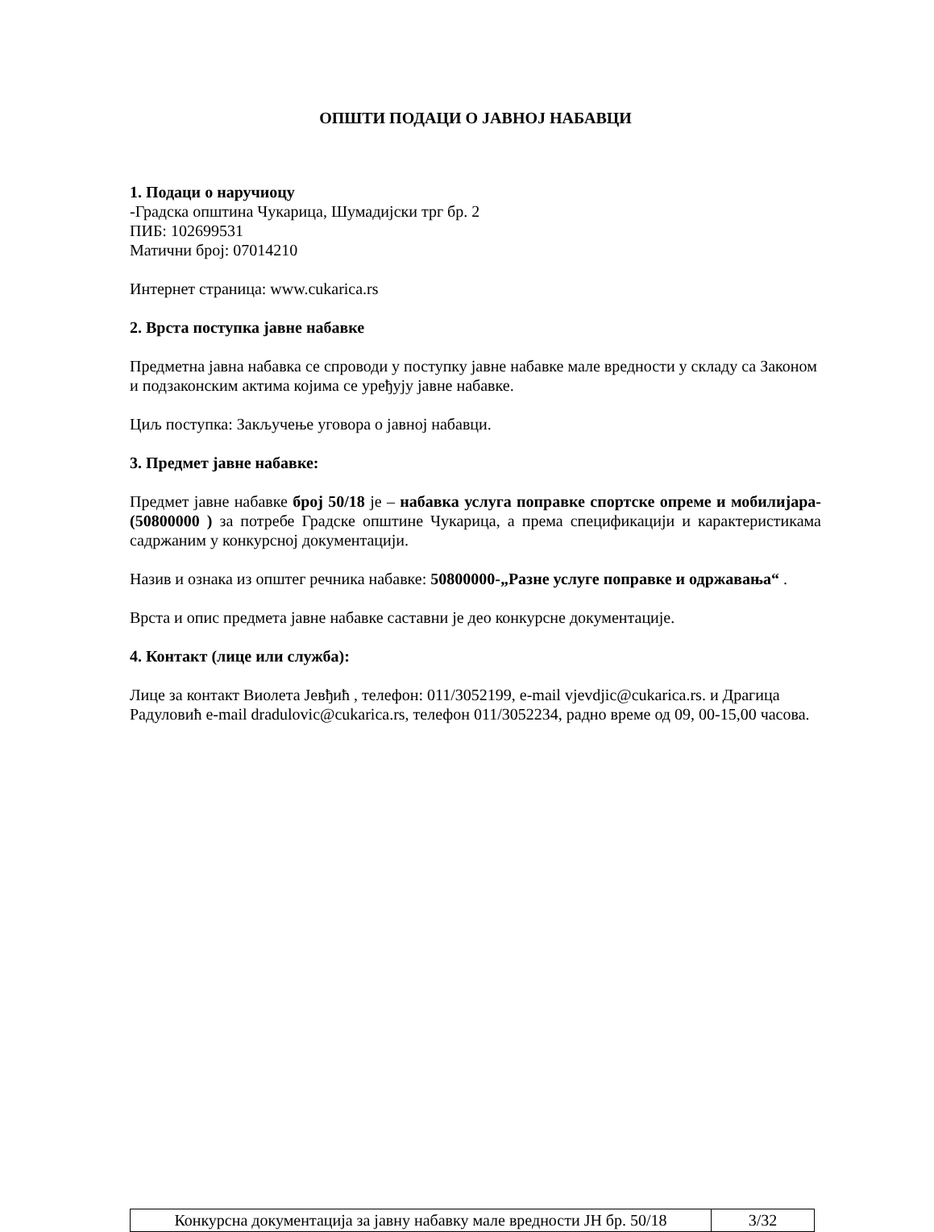ОПШТИ ПОДАЦИ О ЈАВНОЈ НАБАВЦИ
1. Подаци о наручиоцу
-Градска општина Чукарица, Шумадијски трг бр. 2
ПИБ: 102699531
Матични број: 07014210
Интернет страница: www.cukarica.rs
2. Врста поступка јавне набавке
Предметна јавна набавка се спроводи у поступку јавне набавке мале вредности у складу са Законом и подзаконским актима којима се уређују јавне набавке.
Циљ поступка: Закључење уговора о јавној набавци.
3. Предмет јавне набавке:
Предмет јавне набавке број 50/18 је – набавка услуга поправке спортске опреме и мобилијара- (50800000 ) за потребе Градске општине Чукарица, а према спецификацији и карактеристикама садржаним у конкурсној документацији.
Назив и ознака из општег речника набавке: 50800000-„Разне услуге поправке и одржавања“ .
Врста и опис предмета јавне набавке саставни је део конкурсне документације.
4. Контакт (лице или служба):
Лице за контакт Виолета Јевђић , телефон: 011/3052199, e-mail vjevdjic@cukarica.rs. и Драгица Радуловић e-mail dradulovic@cukarica.rs, телефон 011/3052234, радно време од 09, 00-15,00 часова.
| Конкурсна документација за јавну набавку мале вредности ЈН бр. 50/18 | 3/32 |